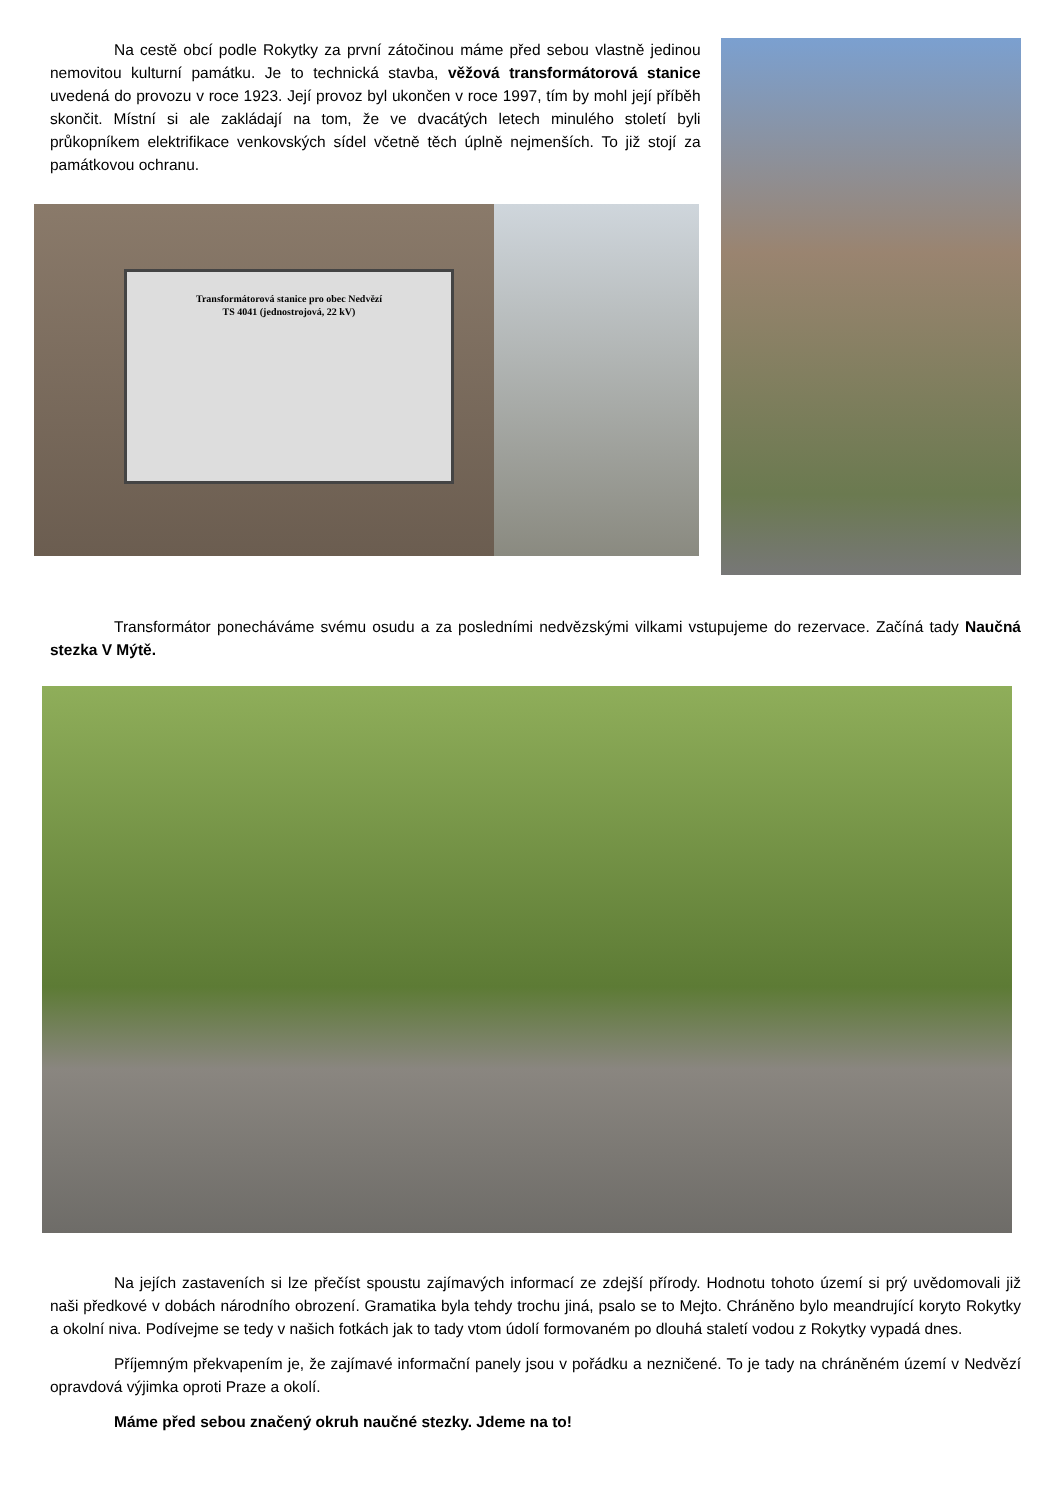Na cestě obcí podle Rokytky za první zátočinou máme před sebou vlastně jedinou nemovitou kulturní památku. Je to technická stavba, věžová transformátorová stanice uvedená do provozu v roce 1923. Její provoz byl ukončen v roce 1997, tím by mohl její příběh skončit. Místní si ale zakládají na tom, že ve dvacátých letech minulého století byli průkopníkem elektrifikace venkovských sídel včetně těch úplně nejmenších. To již stojí za památkovou ochranu.
Transformátorová stanice pro obec Nedvězí
TS 4041 (jednostrojová, 22 kV)
Transformátor ponecháváme svému osudu a za posledními nedvězskými vilkami vstupujeme do rezervace. Začíná tady Naučná stezka V Mýtě.
Na jejích zastaveních si lze přečíst spoustu zajímavých informací ze zdejší přírody. Hodnotu tohoto území si prý uvědomovali již naši předkové v dobách národního obrození. Gramatika byla tehdy trochu jiná, psalo se to Mejto. Chráněno bylo meandrující koryto Rokytky a okolní niva. Podívejme se tedy v našich fotkách jak to tady vtom údolí formovaném po dlouhá staletí vodou z Rokytky vypadá dnes.
Příjemným překvapením je, že zajímavé informační panely jsou v pořádku a nezničené. To je tady na chráněném území v Nedvězí opravdová výjimka oproti Praze a okolí.
Máme před sebou značený okruh naučné stezky. Jdeme na to!